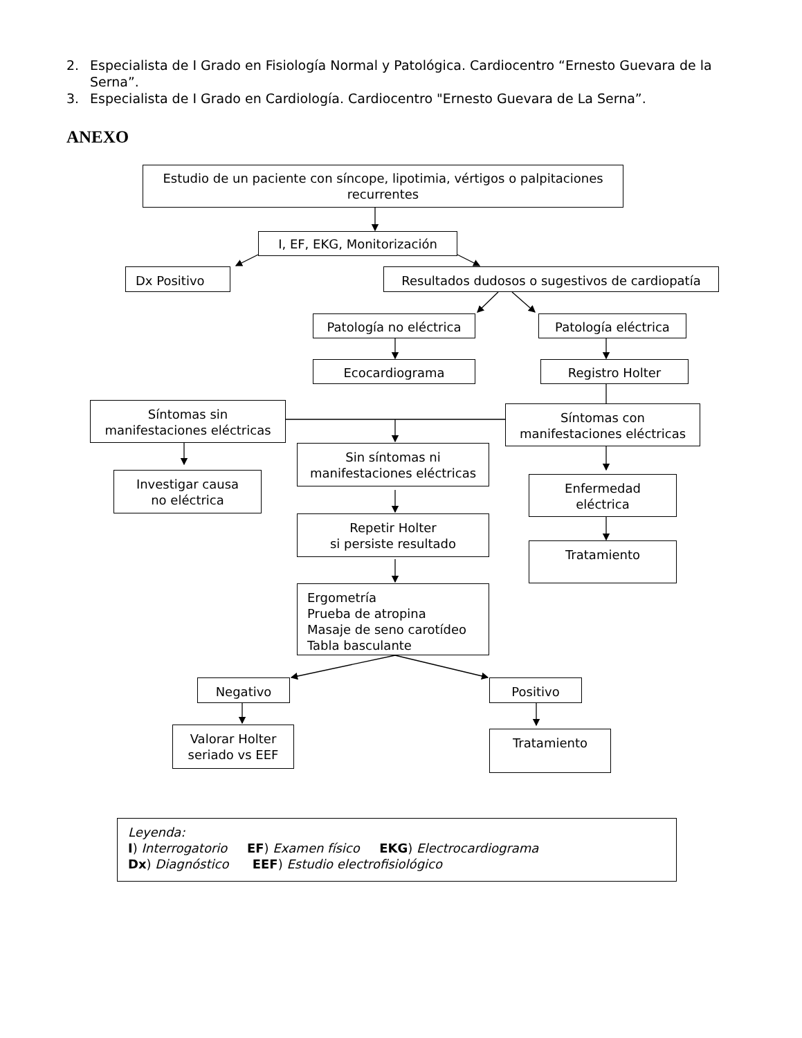2. Especialista de I Grado en Fisiología Normal y Patológica. Cardiocentro “Ernesto Guevara de la Serna”.
3. Especialista de I Grado en Cardiología. Cardiocentro "Ernesto Guevara de La Serna”.
ANEXO
Estudio de un paciente con síncope, lipotimia, vértigos o palpitaciones recurrentes
I, EF, EKG, Monitorización
Dx Positivo
Resultados dudosos o sugestivos de cardiopatía
Patología no eléctrica
Patología eléctrica
Ecocardiograma
Registro Holter
Síntomas sin
manifestaciones eléctricas
Sin síntomas ni
manifestaciones eléctricas
Síntomas con
manifestaciones eléctricas
Investigar causa
no eléctrica
Repetir Holter
si persiste resultado
Enfermedad
eléctrica
Tratamiento
Ergometría
Prueba de atropina
Masaje de seno carotídeo
Tabla basculante
Negativo
Positivo
Valorar Holter
seriado vs EEF
Tratamiento
Leyenda:
I) Interrogatorio EF) Examen físico EKG) Electrocardiograma
Dx) Diagnóstico EEF) Estudio electrofisiológico